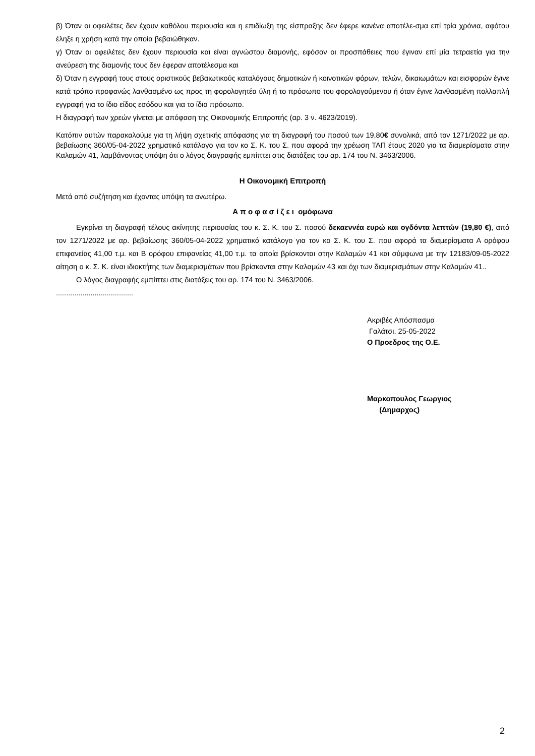β) Όταν οι οφειλέτες δεν έχουν καθόλου περιουσία και η επιδίωξη της είσπραξης δεν έφερε κανένα αποτέλε-σμα επί τρία χρόνια, αφότου έληξε η χρήση κατά την οποία βεβαιώθηκαν.
γ) Όταν οι οφειλέτες δεν έχουν περιουσία και είναι αγνώστου διαμονής, εφόσον οι προσπάθειες που έγιναν επί μία τετραετία για την ανεύρεση της διαμονής τους δεν έφεραν αποτέλεσμα και
δ) Όταν η εγγραφή τους στους οριστικούς βεβαιωτικούς καταλόγους δημοτικών ή κοινοτικών φόρων, τελών, δικαιωμάτων και εισφορών έγινε κατά τρόπο προφανώς λανθασμένο ως προς τη φορολογητέα ύλη ή το πρόσωπο του φορολογούμενου ή όταν έγινε λανθασμένη πολλαπλή εγγραφή για το ίδιο είδος εσόδου και για το ίδιο πρόσωπο.
Η διαγραφή των χρεών γίνεται με απόφαση της Οικονομικής Επιτροπής (αρ. 3 ν. 4623/2019).
Κατόπιν αυτών παρακαλούμε για τη λήψη σχετικής απόφασης για τη διαγραφή του ποσού των 19,80€ συνολικά, από τον 1271/2022 με αρ. βεβαίωσης 360/05-04-2022 χρηματικό κατάλογο για τον κο Σ. Κ. του Σ. που αφορά την χρέωση ΤΑΠ έτους 2020 για τα διαμερίσματα στην Καλαμών 41, λαμβάνοντας υπόψη ότι ο λόγος διαγραφής εμπίπτει στις διατάξεις του αρ. 174 του Ν. 3463/2006.
Η Οικονομική Επιτροπή
Μετά από συζήτηση και έχοντας υπόψη τα ανωτέρω.
Α π ο φ α σ ί ζ ε ι ομόφωνα
Εγκρίνει τη διαγραφή τέλους ακίνητης περιουσίας του κ. Σ. Κ. του Σ. ποσού δεκαεννέα ευρώ και ογδόντα λεπτών (19,80 €), από τον 1271/2022 με αρ. βεβαίωσης 360/05-04-2022 χρηματικό κατάλογο για τον κο Σ. Κ. του Σ. που αφορά τα διαμερίσματα Α ορόφου επιφανείας 41,00 τ.μ. και Β ορόφου επιφανείας 41,00 τ.μ. τα οποία βρίσκονται στην Καλαμών 41 και σύμφωνα με την 12183/09-05-2022 αίτηση ο κ. Σ. Κ. είναι ιδιοκτήτης των διαμερισμάτων που βρίσκονται στην Καλαμών 43 και όχι των διαμερισμάτων στην Καλαμών 41..
Ο λόγος διαγραφής εμπίπτει στις διατάξεις του αρ. 174 του Ν. 3463/2006.
......................................
Ακριβές Απόσπασμα
Γαλάτσι, 25-05-2022
Ο Προεδρος της Ο.Ε.
Μαρκοπουλος Γεωργιος
(Δημαρχος)
2